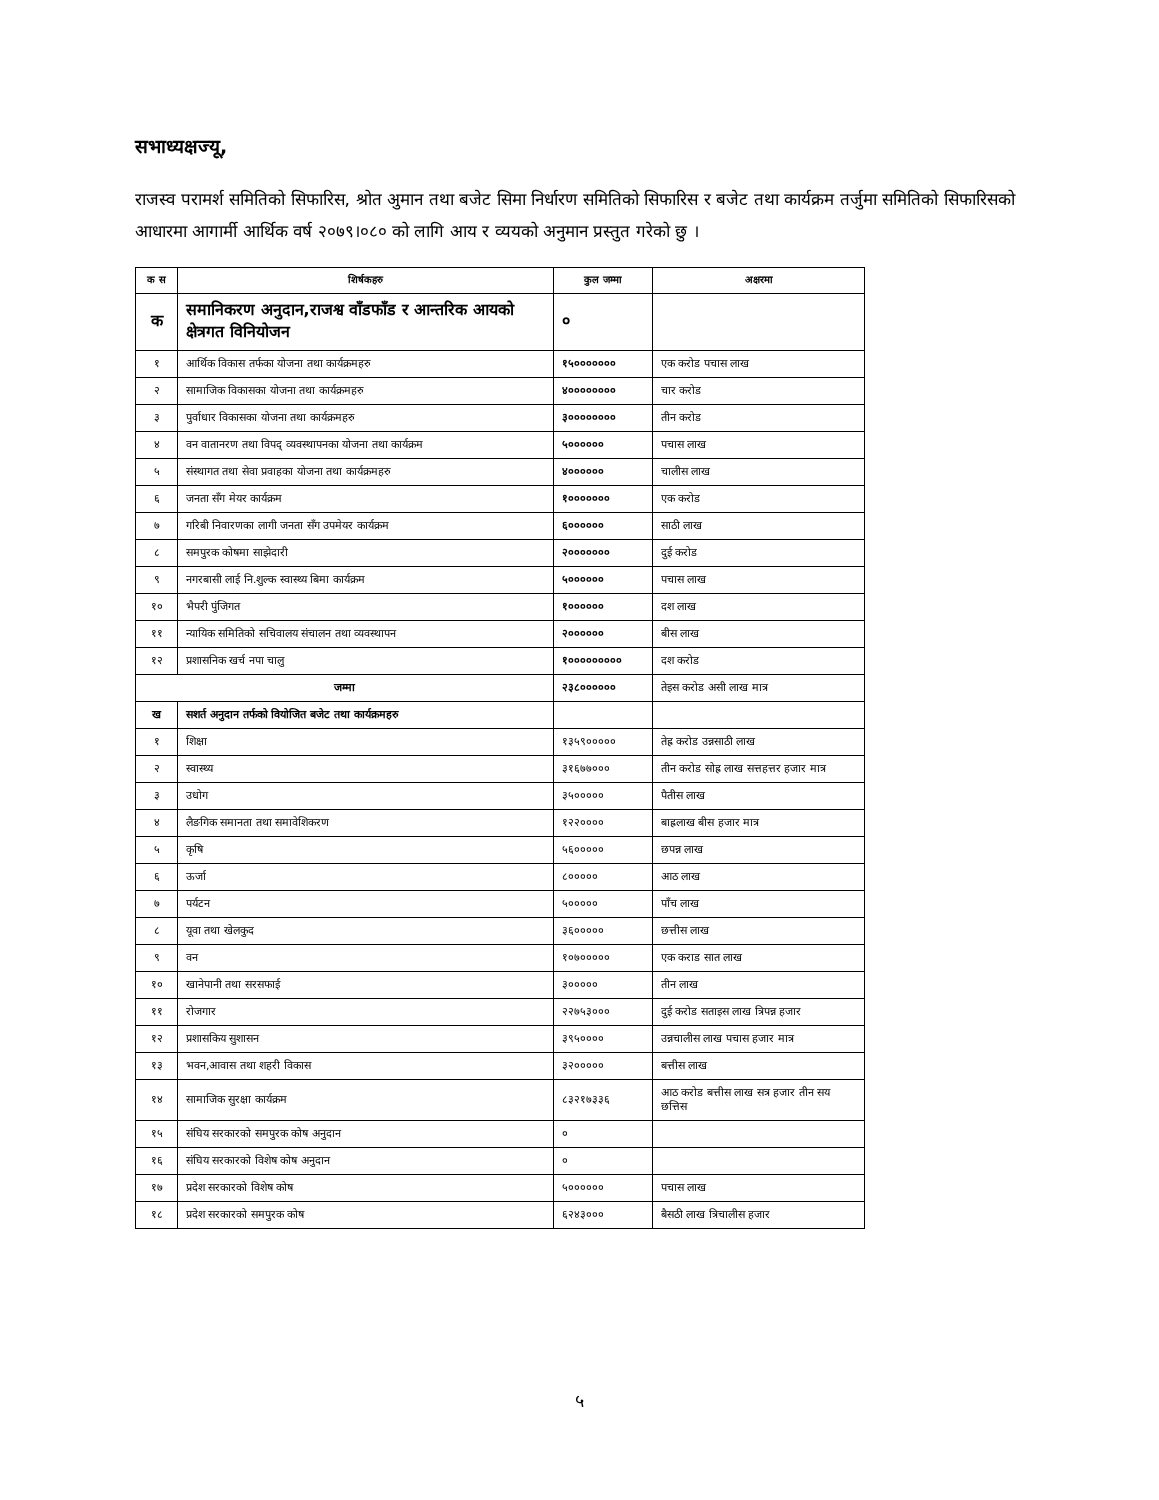सभाध्यक्षज्यू,
राजस्व परामर्श समितिको सिफारिस, श्रोत अुमान तथा बजेट सिमा निर्धारण समितिको सिफारिस र बजेट तथा कार्यक्रम तर्जुमा समितिको सिफारिसको आधारमा आगार्मी आर्थिक वर्ष २०७९।०८० को लागि आय र व्ययको अनुमान प्रस्तुत गरेको छु ।
| क स | शिर्षकहरु | कुल जम्मा | अक्षरमा |
| --- | --- | --- | --- |
| क | समानिकरण अनुदान,राजश्व वाँडफाँड र आन्तरिक आयको क्षेत्रगत विनियोजन | ० | |
| १ | आर्थिक विकास तर्फका योजना तथा कार्यक्रमहरु | १५००००००० | एक करोड पचास लाख |
| २ | सामाजिक विकासका योजना तथा कार्यक्रमहरु | ४०००००००० | चार करोड |
| ३ | पुर्वाधार विकासका योजना तथा कार्यक्रमहरु | ३०००००००० | तीन करोड |
| ४ | वन वातानरण तथा विपद् व्यवस्थापनका योजना तथा कार्यक्रम | ५०००००० | पचास लाख |
| ५ | संस्थागत तथा सेवा प्रवाहका योजना तथा कार्यक्रमहरु | ४०००००० | चालीस लाख |
| ६ | जनता सँग मेयर कार्यक्रम | १००००००० | एक करोड |
| ७ | गरिबी निवारणका लागी जनता सँग उपमेयर कार्यक्रम | ६०००००० | साठी लाख |
| ८ | समपुरक कोषमा साझेदारी | २००००००० | दुई करोड |
| ९ | नगरबासी लाई नि.शुल्क स्वास्थ्य बिमा कार्यक्रम | ५०००००० | पचास लाख |
| १० | भैपरी पुंजिगत | १०००००० | दश लाख |
| ११ | न्यायिक समितिको सचिवालय संचालन तथा व्यवस्थापन | २०००००० | बीस लाख |
| १२ | प्रशासनिक खर्च नपा चालु | १००००००००० | दश करोड |
| जम्मा | | २३८०००००० | तेइस करोड असी लाख मात्र |
| ख | सशर्त अनुदान तर्फको वियोजित बजेट तथा कार्यक्रमहरु | | |
| १ | शिक्षा | १३५९००००० | तेह्र करोड उन्नसाठी लाख |
| २ | स्वास्थ्य | ३१६७७००० | तीन करोड सोह्र लाख सत्तहत्तर हजार मात्र |
| ३ | उधोग | ३५००००० | पैतीस लाख |
| ४ | लैङगिक समानता तथा समावेशिकरण | १२२०००० | बाह्रलाख बीस हजार मात्र |
| ५ | कृषि | ५६००००० | छपन्न लाख |
| ६ | ऊर्जा | ८००००० | आठ लाख |
| ७ | पर्यटन | ५००००० | पाँच लाख |
| ८ | यूवा तथा खेलकुद | ३६००००० | छत्तीस लाख |
| ९ | वन | १०७००००० | एक कराड सात लाख |
| १० | खानेपानी तथा सरसफाई | ३००००० | तीन लाख |
| ११ | रोजगार | २२७५३००० | दुई करोड सताइस लाख त्रिपन्न हजार |
| १२ | प्रशासकिय सुशासन | ३९५०००० | उन्नचालीस लाख पचास हजार मात्र |
| १३ | भवन,आवास तथा शहरी विकास | ३२००००० | बत्तीस लाख |
| १४ | सामाजिक सुरक्षा कार्यक्रम | ८३२१७३३६ | आठ करोड बत्तीस लाख सत्र हजार तीन सय छत्तिस |
| १५ | संघिय सरकारको समपुरक कोष अनुदान | ० | |
| १६ | संघिय सरकारको विशेष कोष अनुदान | ० | |
| १७ | प्रदेश सरकारको विशेष कोष | ५०००००० | पचास लाख |
| १८ | प्रदेश सरकारको समपुरक कोष | ६२४३००० | बैसठी लाख त्रिचालीस हजार |
५